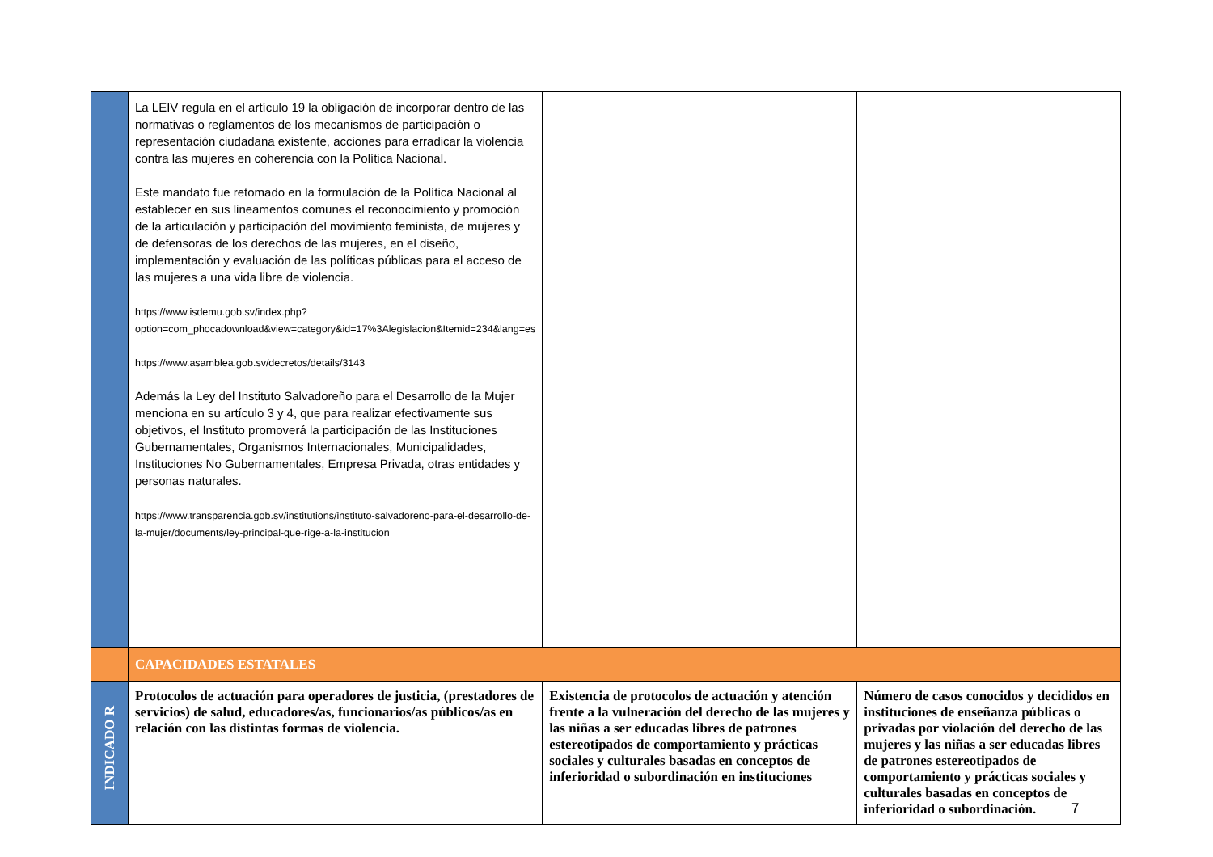| | La LEIV regula en el artículo 19 la obligación de incorporar dentro de las normativas o reglamentos de los mecanismos de participación o representación ciudadana existente, acciones para erradicar la violencia contra las mujeres en coherencia con la Política Nacional. Este mandato fue retomado en la formulación de la Política Nacional al establecer en sus lineamentos comunes el reconocimiento y promoción de la articulación y participación del movimiento feminista, de mujeres y de defensoras de los derechos de las mujeres, en el diseño, implementación y evaluación de las políticas públicas para el acceso de las mujeres a una vida libre de violencia. https://www.isdemu.gob.sv/index.php?option=com_phocadownload&view=category&id=17%3Alegislacion&Itemid=234&lang=es https://www.asamblea.gob.sv/decretos/details/3143 Además la Ley del Instituto Salvadoreño para el Desarrollo de la Mujer menciona en su artículo 3 y 4, que para realizar efectivamente sus objetivos, el Instituto promoverá la participación de las Instituciones Gubernamentales, Organismos Internacionales, Municipalidades, Instituciones No Gubernamentales, Empresa Privada, otras entidades y personas naturales. https://www.transparencia.gob.sv/institutions/instituto-salvadoreno-para-el-desarrollo-de-la-mujer/documents/ley-principal-que-rige-a-la-institucion | | |
| | CAPACIDADES ESTATALES | | |
| INDICADO R | Protocolos de actuación para operadores de justicia, (prestadores de servicios) de salud, educadores/as, funcionarios/as públicos/as en relación con las distintas formas de violencia. | Existencia de protocolos de actuación y atención frente a la vulneración del derecho de las mujeres y las niñas a ser educadas libres de patrones estereotipados de comportamiento y prácticas sociales y culturales basadas en conceptos de inferioridad o subordinación en instituciones | Número de casos conocidos y decididos en instituciones de enseñanza públicas o privadas por violación del derecho de las mujeres y las niñas a ser educadas libres de patrones estereotipados de comportamiento y prácticas sociales y culturales basadas en conceptos de inferioridad o subordinación. |
7